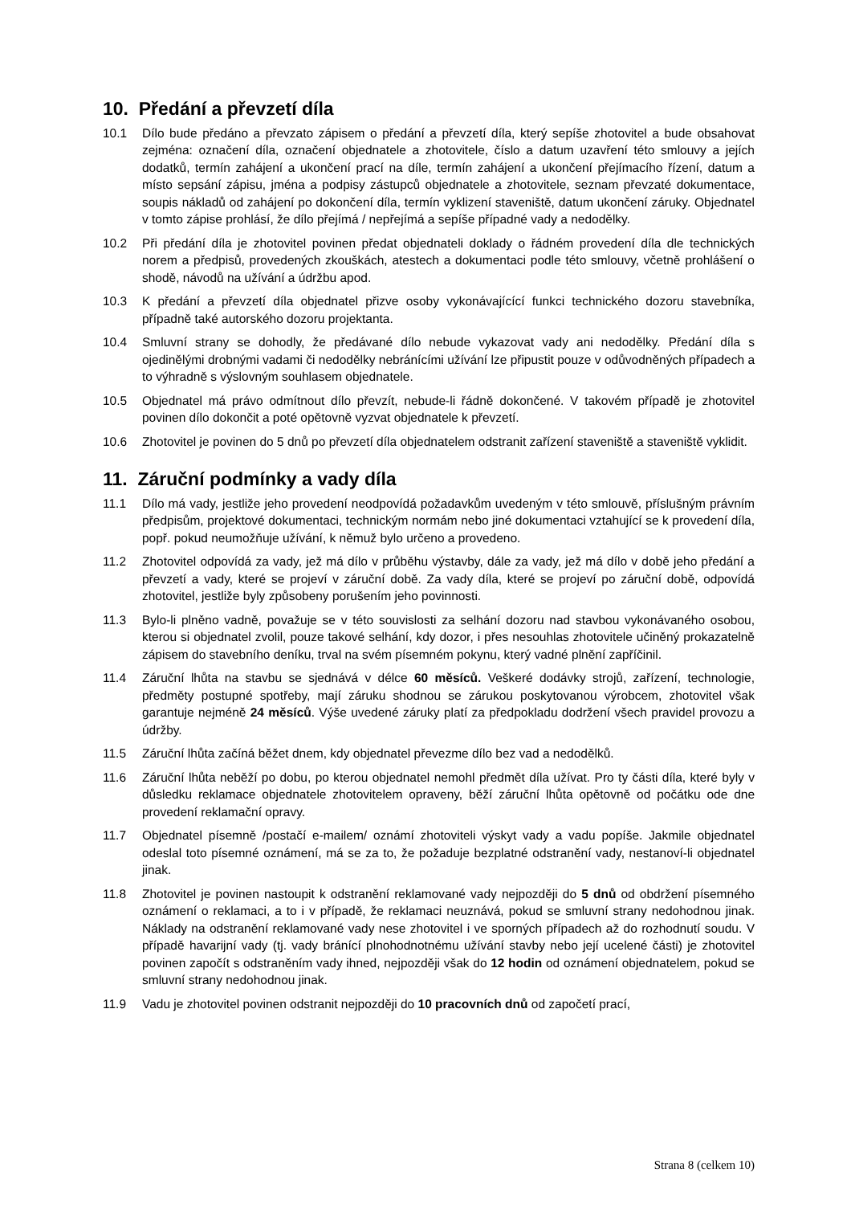10. Předání a převzetí díla
10.1 Dílo bude předáno a převzato zápisem o předání a převzetí díla, který sepíše zhotovitel a bude obsahovat zejména: označení díla, označení objednatele a zhotovitele, číslo a datum uzavření této smlouvy a jejích dodatků, termín zahájení a ukončení prací na díle, termín zahájení a ukončení přejímacího řízení, datum a místo sepsání zápisu, jména a podpisy zástupců objednatele a zhotovitele, seznam převzaté dokumentace, soupis nákladů od zahájení po dokončení díla, termín vyklizení staveniště, datum ukončení záruky. Objednatel v tomto zápise prohlásí, že dílo přejímá / nepřejímá a sepíše případné vady a nedodělky.
10.2 Při předání díla je zhotovitel povinen předat objednateli doklady o řádném provedení díla dle technických norem a předpisů, provedených zkouškách, atestech a dokumentaci podle této smlouvy, včetně prohlášení o shodě, návodů na užívání a údržbu apod.
10.3 K předání a převzetí díla objednatel přizve osoby vykonávajícící funkci technického dozoru stavebníka, případně také autorského dozoru projektanta.
10.4 Smluvní strany se dohodly, že předávané dílo nebude vykazovat vady ani nedodělky. Předání díla s ojedinělými drobnými vadami či nedodělky nebránícími užívání lze připustit pouze v odůvodněných případech a to výhradně s výslovným souhlasem objednatele.
10.5 Objednatel má právo odmítnout dílo převzít, nebude-li řádně dokončené. V takovém případě je zhotovitel povinen dílo dokončit a poté opětovně vyzvat objednatele k převzetí.
10.6 Zhotovitel je povinen do 5 dnů po převzetí díla objednatelem odstranit zařízení staveniště a staveniště vyklidit.
11. Záruční podmínky a vady díla
11.1 Dílo má vady, jestliže jeho provedení neodpovídá požadavkům uvedeným v této smlouvě, příslušným právním předpisům, projektové dokumentaci, technickým normám nebo jiné dokumentaci vztahující se k provedení díla, popř. pokud neumožňuje užívání, k němuž bylo určeno a provedeno.
11.2 Zhotovitel odpovídá za vady, jež má dílo v průběhu výstavby, dále za vady, jež má dílo v době jeho předání a převzetí a vady, které se projeví v záruční době. Za vady díla, které se projeví po záruční době, odpovídá zhotovitel, jestliže byly způsobeny porušením jeho povinnosti.
11.3 Bylo-li plněno vadně, považuje se v této souvislosti za selhání dozoru nad stavbou vykonávaného osobou, kterou si objednatel zvolil, pouze takové selhání, kdy dozor, i přes nesouhlas zhotovitele učiněný prokazatelně zápisem do stavebního deníku, trval na svém písemném pokynu, který vadné plnění zapříčinil.
11.4 Záruční lhůta na stavbu se sjednává v délce 60 měsíců. Veškeré dodávky strojů, zařízení, technologie, předměty postupné spotřeby, mají záruku shodnou se zárukou poskytovanou výrobcem, zhotovitel však garantuje nejméně 24 měsíců. Výše uvedené záruky platí za předpokladu dodržení všech pravidel provozu a údržby.
11.5 Záruční lhůta začíná běžet dnem, kdy objednatel převezme dílo bez vad a nedodělků.
11.6 Záruční lhůta neběží po dobu, po kterou objednatel nemohl předmět díla užívat. Pro ty části díla, které byly v důsledku reklamace objednatele zhotovitelem opraveny, běží záruční lhůta opětovně od počátku ode dne provedení reklamační opravy.
11.7 Objednatel písemně /postačí e-mailem/ oznámí zhotoviteli výskyt vady a vadu popíše. Jakmile objednatel odeslal toto písemné oznámení, má se za to, že požaduje bezplatné odstranění vady, nestanoví-li objednatel jinak.
11.8 Zhotovitel je povinen nastoupit k odstranění reklamované vady nejpozději do 5 dnů od obdržení písemného oznámení o reklamaci, a to i v případě, že reklamaci neuznává, pokud se smluvní strany nedohodnou jinak. Náklady na odstranění reklamované vady nese zhotovitel i ve sporných případech až do rozhodnutí soudu. V případě havarijní vady (tj. vady bránící plnohodnotnému užívání stavby nebo její ucelené části) je zhotovitel povinen započít s odstraněním vady ihned, nejpozději však do 12 hodin od oznámení objednatelem, pokud se smluvní strany nedohodnou jinak.
11.9 Vadu je zhotovitel povinen odstranit nejpozději do 10 pracovních dnů od započetí prací,
Strana 8 (celkem 10)